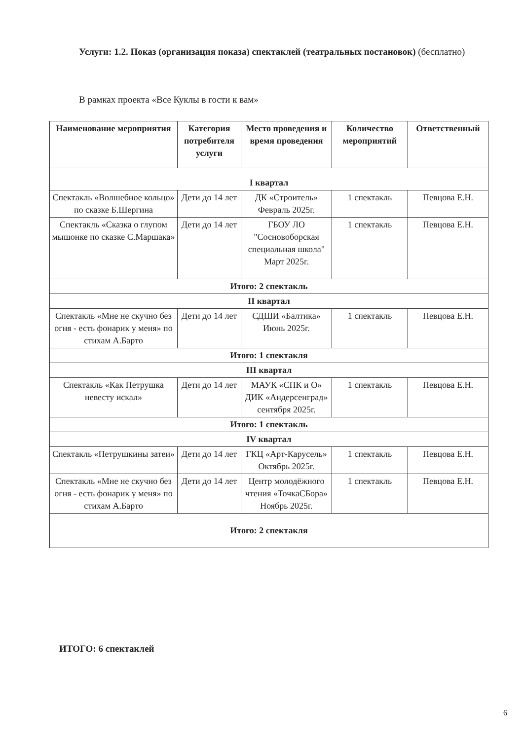Услуги: 1.2. Показ (организация показа) спектаклей (театральных постановок) (бесплатно)
В рамках проекта «Все Куклы в гости к вам»
| Наименование мероприятия | Категория потребителя услуги | Место проведения и время проведения | Количество мероприятий | Ответственный |
| --- | --- | --- | --- | --- |
| I квартал | | | | |
| Спектакль «Волшебное кольцо» по сказке Б.Шергина | Дети до 14 лет | ДК «Строитель» Февраль 2025г. | 1 спектакль | Певцова Е.Н. |
| Спектакль «Сказка о глупом мышонке по сказке С.Маршака» | Дети до 14 лет | ГБОУ ЛО "Сосновоборская специальная школа" Март 2025г. | 1 спектакль | Певцова Е.Н. |
| Итого: 2 спектакль | | | | |
| II квартал | | | | |
| Спектакль «Мне не скучно без огня - есть фонарик у меня» по стихам А.Барто | Дети до 14 лет | СДШИ «Балтика» Июнь 2025г. | 1 спектакль | Певцова Е.Н. |
| Итого: 1 спектакля | | | | |
| III квартал | | | | |
| Спектакль «Как Петрушка невесту искал» | Дети до 14 лет | МАУК «СПК и О» ДИК «Андерсенград» сентября 2025г. | 1 спектакль | Певцова Е.Н. |
| Итого: 1 спектакль | | | | |
| IV квартал | | | | |
| Спектакль «Петрушкины затеи» | Дети до 14 лет | ГКЦ «Арт-Карусель» Октябрь 2025г. | 1 спектакль | Певцова Е.Н. |
| Спектакль «Мне не скучно без огня - есть фонарик у меня» по стихам А.Барто | Дети до 14 лет | Центр молодёжного чтения «ТочкаСБора» Ноябрь 2025г. | 1 спектакль | Певцова Е.Н. |
| Итого: 2 спектакля | | | | |
ИТОГО: 6 спектаклей
6